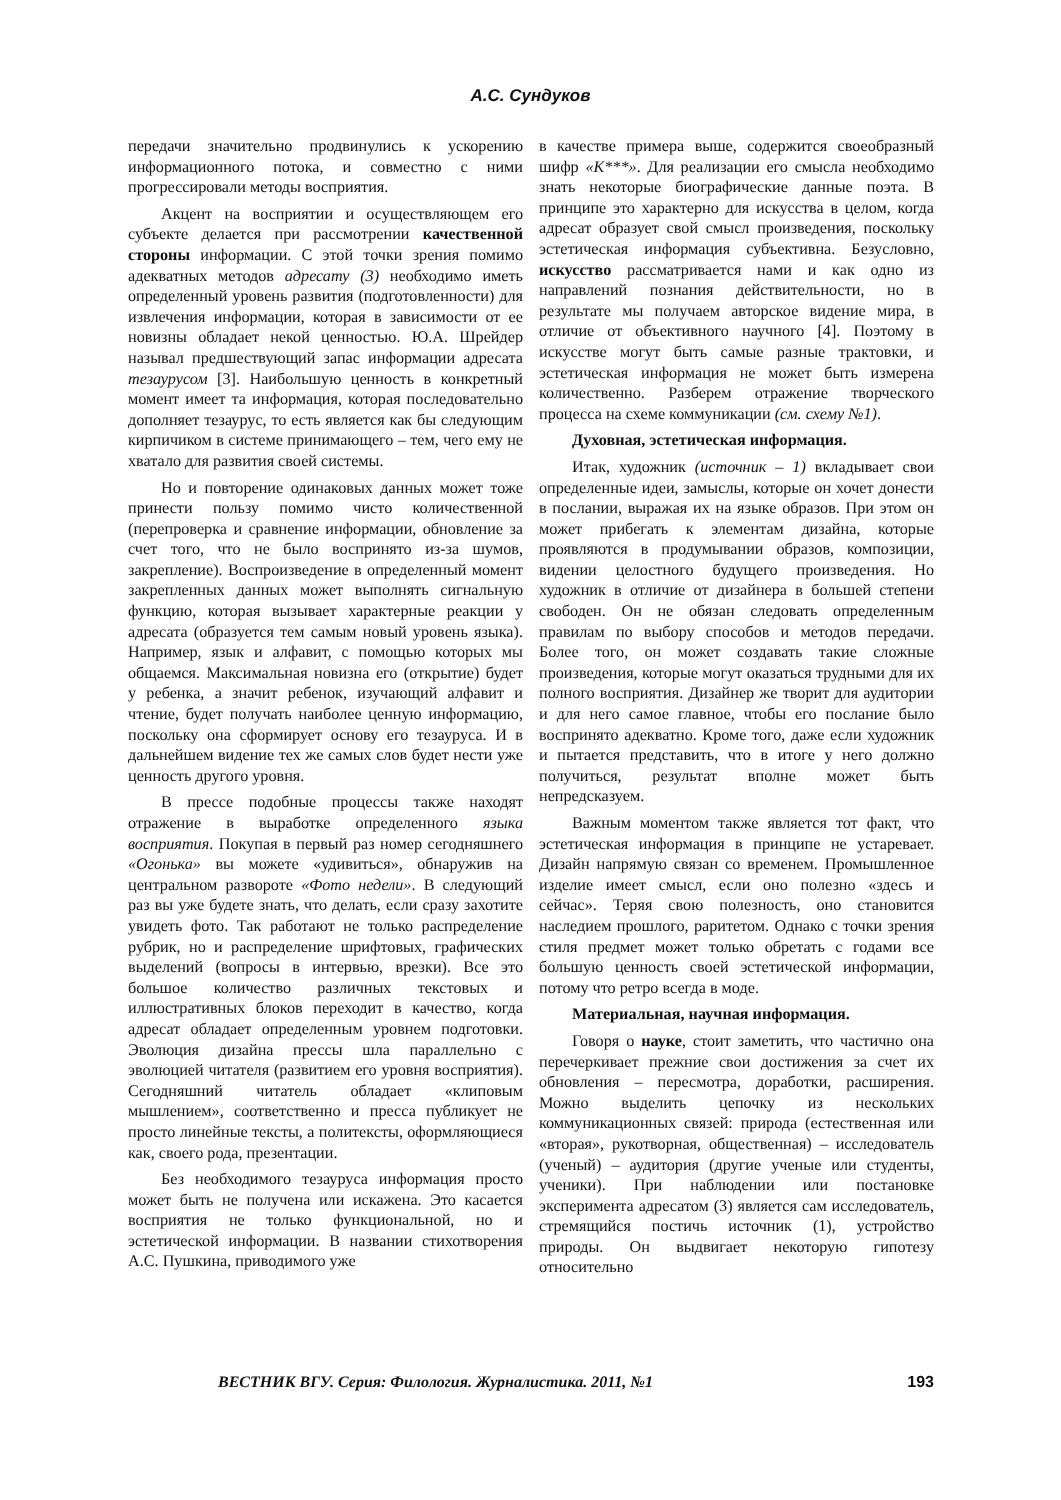А.С. Сундуков
передачи значительно продвинулись к ускорению информационного потока, и совместно с ними прогрессировали методы восприятия.
Акцент на восприятии и осуществляющем его субъекте делается при рассмотрении качественной стороны информации. С этой точки зрения помимо адекватных методов адресату (3) необходимо иметь определенный уровень развития (подготовленности) для извлечения информации, которая в зависимости от ее новизны обладает некой ценностью. Ю.А. Шрейдер называл предшествующий запас информации адресата тезаурусом [3]. Наибольшую ценность в конкретный момент имеет та информация, которая последовательно дополняет тезаурус, то есть является как бы следующим кирпичиком в системе принимающего – тем, чего ему не хватало для развития своей системы.
Но и повторение одинаковых данных может тоже принести пользу помимо чисто количественной (перепроверка и сравнение информации, обновление за счет того, что не было воспринято из-за шумов, закрепление). Воспроизведение в определенный момент закрепленных данных может выполнять сигнальную функцию, которая вызывает характерные реакции у адресата (образуется тем самым новый уровень языка). Например, язык и алфавит, с помощью которых мы общаемся. Максимальная новизна его (открытие) будет у ребенка, а значит ребенок, изучающий алфавит и чтение, будет получать наиболее ценную информацию, поскольку она сформирует основу его тезауруса. И в дальнейшем видение тех же самых слов будет нести уже ценность другого уровня.
В прессе подобные процессы также находят отражение в выработке определенного языка восприятия. Покупая в первый раз номер сегодняшнего «Огонька» вы можете «удивиться», обнаружив на центральном развороте «Фото недели». В следующий раз вы уже будете знать, что делать, если сразу захотите увидеть фото. Так работают не только распределение рубрик, но и распределение шрифтовых, графических выделений (вопросы в интервью, врезки). Все это большое количество различных текстовых и иллюстративных блоков переходит в качество, когда адресат обладает определенным уровнем подготовки. Эволюция дизайна прессы шла параллельно с эволюцией читателя (развитием его уровня восприятия). Сегодняшний читатель обладает «клиповым мышлением», соответственно и пресса публикует не просто линейные тексты, а политексты, оформляющиеся как, своего рода, презентации.
Без необходимого тезауруса информация просто может быть не получена или искажена. Это касается восприятия не только функциональной, но и эстетической информации. В названии стихотворения А.С. Пушкина, приводимого уже
в качестве примера выше, содержится своеобразный шифр «К***». Для реализации его смысла необходимо знать некоторые биографические данные поэта. В принципе это характерно для искусства в целом, когда адресат образует свой смысл произведения, поскольку эстетическая информация субъективна. Безусловно, искусство рассматривается нами и как одно из направлений познания действительности, но в результате мы получаем авторское видение мира, в отличие от объективного научного [4]. Поэтому в искусстве могут быть самые разные трактовки, и эстетическая информация не может быть измерена количественно. Разберем отражение творческого процесса на схеме коммуникации (см. схему №1).
Духовная, эстетическая информация.
Итак, художник (источник – 1) вкладывает свои определенные идеи, замыслы, которые он хочет донести в послании, выражая их на языке образов. При этом он может прибегать к элементам дизайна, которые проявляются в продумывании образов, композиции, видении целостного будущего произведения. Но художник в отличие от дизайнера в большей степени свободен. Он не обязан следовать определенным правилам по выбору способов и методов передачи. Более того, он может создавать такие сложные произведения, которые могут оказаться трудными для их полного восприятия. Дизайнер же творит для аудитории и для него самое главное, чтобы его послание было воспринято адекватно. Кроме того, даже если художник и пытается представить, что в итоге у него должно получиться, результат вполне может быть непредсказуем.
Важным моментом также является тот факт, что эстетическая информация в принципе не устаревает. Дизайн напрямую связан со временем. Промышленное изделие имеет смысл, если оно полезно «здесь и сейчас». Теряя свою полезность, оно становится наследием прошлого, раритетом. Однако с точки зрения стиля предмет может только обретать с годами все большую ценность своей эстетической информации, потому что ретро всегда в моде.
Материальная, научная информация.
Говоря о науке, стоит заметить, что частично она перечеркивает прежние свои достижения за счет их обновления – пересмотра, доработки, расширения. Можно выделить цепочку из нескольких коммуникационных связей: природа (естественная или «вторая», рукотворная, общественная) – исследователь (ученый) – аудитория (другие ученые или студенты, ученики). При наблюдении или постановке эксперимента адресатом (3) является сам исследователь, стремящийся постичь источник (1), устройство природы. Он выдвигает некоторую гипотезу относительно
ВЕСТНИК ВГУ. Серия: Филология. Журналистика. 2011, №1 193